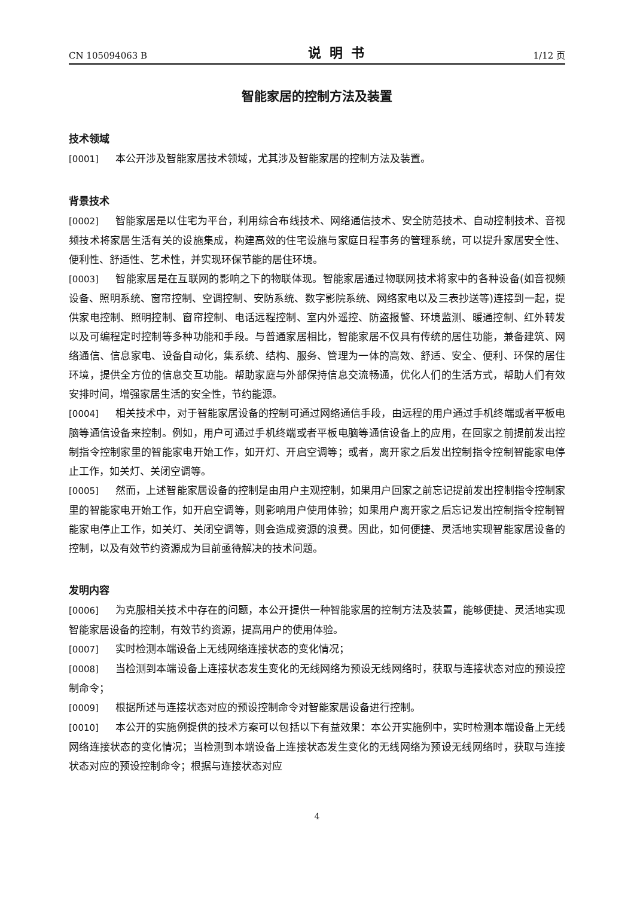CN 105094063 B 说明书 1/12 页
智能家居的控制方法及装置
技术领域
[0001] 本公开涉及智能家居技术领域，尤其涉及智能家居的控制方法及装置。
背景技术
[0002] 智能家居是以住宅为平台，利用综合布线技术、网络通信技术、安全防范技术、自动控制技术、音视频技术将家居生活有关的设施集成，构建高效的住宅设施与家庭日程事务的管理系统，可以提升家居安全性、便利性、舒适性、艺术性，并实现环保节能的居住环境。
[0003] 智能家居是在互联网的影响之下的物联体现。智能家居通过物联网技术将家中的各种设备(如音视频设备、照明系统、窗帘控制、空调控制、安防系统、数字影院系统、网络家电以及三表抄送等)连接到一起，提供家电控制、照明控制、窗帘控制、电话远程控制、室内外遥控、防盗报警、环境监测、暖通控制、红外转发以及可编程定时控制等多种功能和手段。与普通家居相比，智能家居不仅具有传统的居住功能，兼备建筑、网络通信、信息家电、设备自动化，集系统、结构、服务、管理为一体的高效、舒适、安全、便利、环保的居住环境，提供全方位的信息交互功能。帮助家庭与外部保持信息交流畅通，优化人们的生活方式，帮助人们有效安排时间，增强家居生活的安全性，节约能源。
[0004] 相关技术中，对于智能家居设备的控制可通过网络通信手段，由远程的用户通过手机终端或者平板电脑等通信设备来控制。例如，用户可通过手机终端或者平板电脑等通信设备上的应用，在回家之前提前发出控制指令控制家里的智能家电开始工作，如开灯、开启空调等；或者，离开家之后发出控制指令控制智能家电停止工作，如关灯、关闭空调等。
[0005] 然而，上述智能家居设备的控制是由用户主观控制，如果用户回家之前忘记提前发出控制指令控制家里的智能家电开始工作，如开启空调等，则影响用户使用体验；如果用户离开家之后忘记发出控制指令控制智能家电停止工作，如关灯、关闭空调等，则会造成资源的浪费。因此，如何便捷、灵活地实现智能家居设备的控制，以及有效节约资源成为目前亟待解决的技术问题。
发明内容
[0006] 为克服相关技术中存在的问题，本公开提供一种智能家居的控制方法及装置，能够便捷、灵活地实现智能家居设备的控制，有效节约资源，提高用户的使用体验。
[0007] 实时检测本端设备上无线网络连接状态的变化情况；
[0008] 当检测到本端设备上连接状态发生变化的无线网络为预设无线网络时，获取与连接状态对应的预设控制命令；
[0009] 根据所述与连接状态对应的预设控制命令对智能家居设备进行控制。
[0010] 本公开的实施例提供的技术方案可以包括以下有益效果：本公开实施例中，实时检测本端设备上无线网络连接状态的变化情况；当检测到本端设备上连接状态发生变化的无线网络为预设无线网络时，获取与连接状态对应的预设控制命令；根据与连接状态对应
4